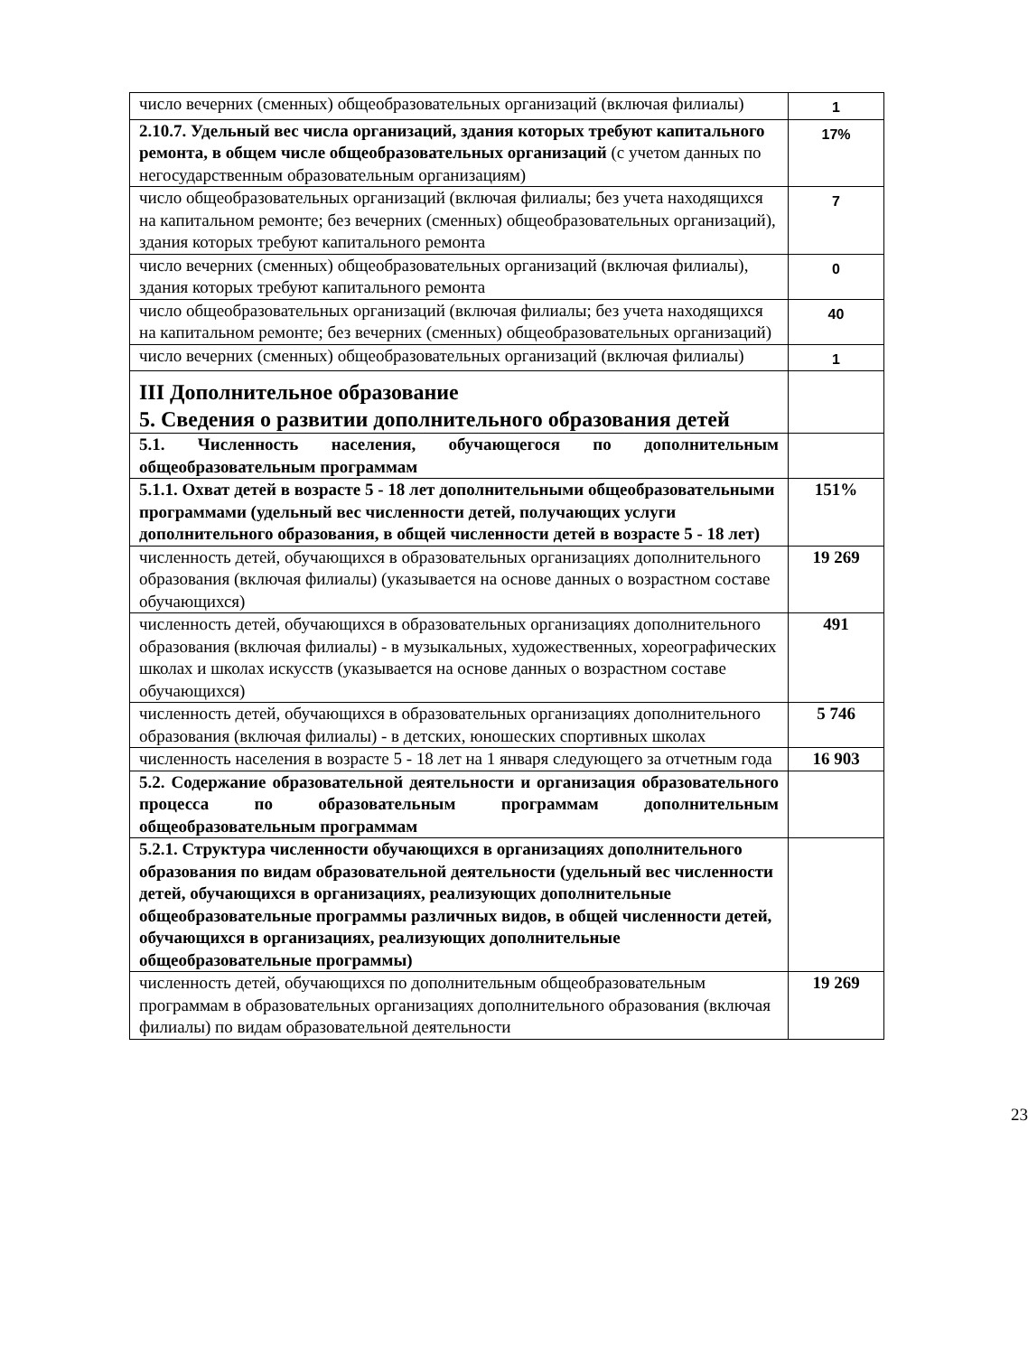| число вечерних (сменных) общеобразовательных организаций (включая филиалы) | 1 |
| 2.10.7. Удельный вес числа организаций, здания которых требуют капитального ремонта, в общем числе общеобразовательных организаций (с учетом данных по негосударственным образовательным организациям) | 17% |
| число общеобразовательных организаций (включая филиалы; без учета находящихся на капитальном ремонте; без вечерних (сменных) общеобразовательных организаций), здания которых требуют капитального ремонта | 7 |
| число вечерних (сменных) общеобразовательных организаций (включая филиалы), здания которых требуют капитального ремонта | 0 |
| число общеобразовательных организаций (включая филиалы; без учета находящихся на капитальном ремонте; без вечерних (сменных) общеобразовательных организаций) | 40 |
| число вечерних (сменных) общеобразовательных организаций (включая филиалы) | 1 |
| III Дополнительное образование 5. Сведения о развитии дополнительного образования детей | |
| 5.1. Численность населения, обучающегося по дополнительным общеобразовательным программам | |
| 5.1.1. Охват детей в возрасте 5 - 18 лет дополнительными общеобразовательными программами (удельный вес численности детей, получающих услуги дополнительного образования, в общей численности детей в возрасте 5 - 18 лет) | 151% |
| численность детей, обучающихся в образовательных организациях дополнительного образования (включая филиалы) (указывается на основе данных о возрастном составе обучающихся) | 19 269 |
| численность детей, обучающихся в образовательных организациях дополнительного образования (включая филиалы) - в музыкальных, художественных, хореографических школах и школах искусств (указывается на основе данных о возрастном составе обучающихся) | 491 |
| численность детей, обучающихся в образовательных организациях дополнительного образования (включая филиалы) - в детских, юношеских спортивных школах | 5 746 |
| численность населения в возрасте 5 - 18 лет на 1 января следующего за отчетным года | 16 903 |
| 5.2. Содержание образовательной деятельности и организация образовательного процесса по образовательным программам дополнительным общеобразовательным программам | |
| 5.2.1. Структура численности обучающихся в организациях дополнительного образования по видам образовательной деятельности (удельный вес численности детей, обучающихся в организациях, реализующих дополнительные общеобразовательные программы различных видов, в общей численности детей, обучающихся в организациях, реализующих дополнительные общеобразовательные программы) | |
| численность детей, обучающихся по дополнительным общеобразовательным программам в образовательных организациях дополнительного образования (включая филиалы) по видам образовательной деятельности | 19 269 |
23